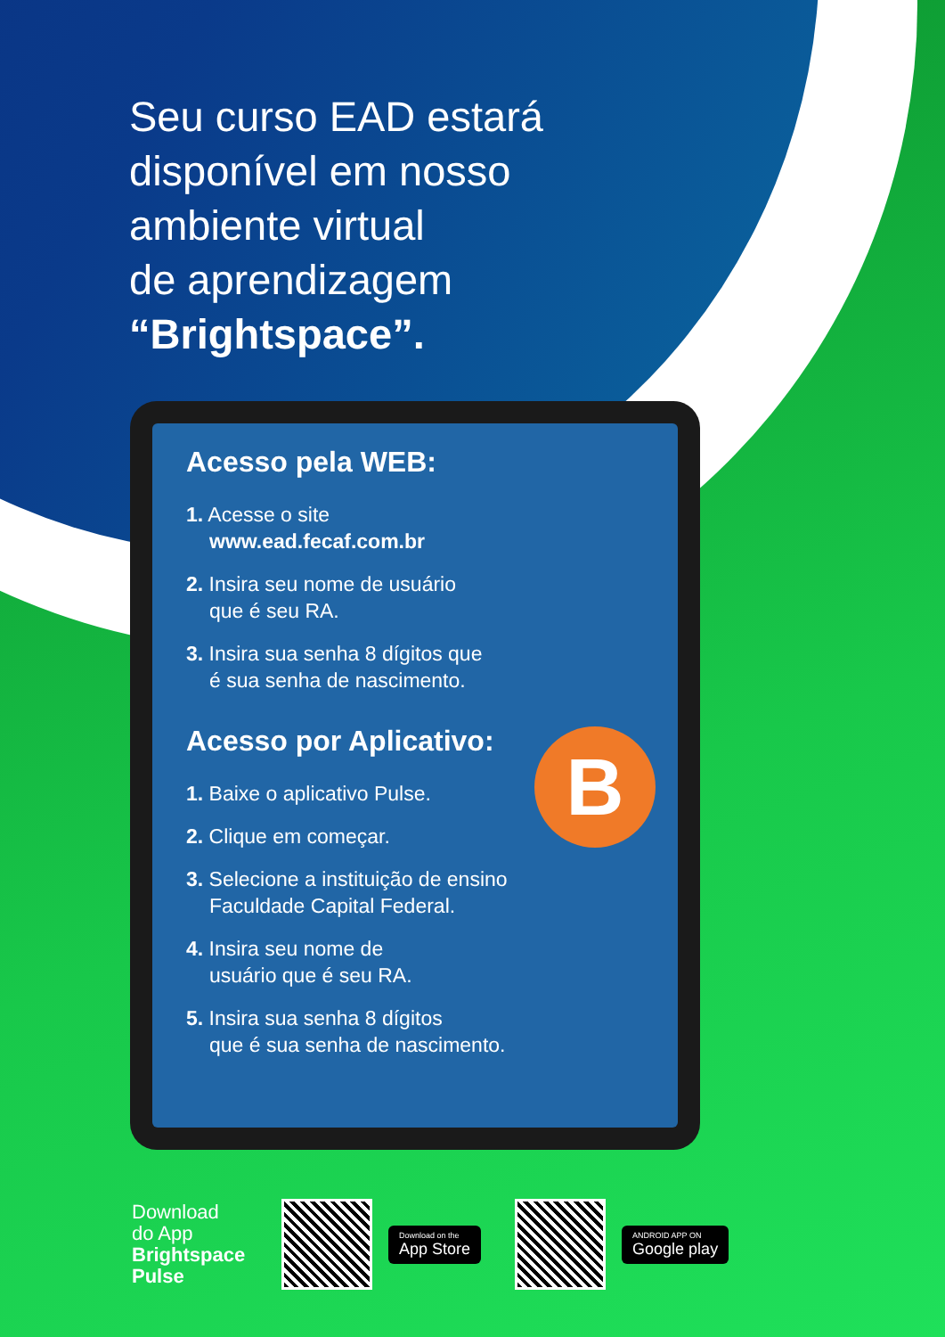Seu curso EAD estará
disponível em nosso
ambiente virtual
de aprendizagem
“Brightspace”.
Acesso pela WEB:
1. Acesse o site
www.ead.fecaf.com.br
2. Insira seu nome de usuário
que é seu RA.
3. Insira sua senha 8 dígitos que
é sua senha de nascimento.
Acesso por Aplicativo:
B
1. Baixe o aplicativo Pulse.
2. Clique em começar.
3. Selecione a instituição de ensino
Faculdade Capital Federal.
4. Insira seu nome de
usuário que é seu RA.
5. Insira sua senha 8 dígitos
que é sua senha de nascimento.
Download
do App
Brightspace
Pulse
Download on the
App Store
ANDROID APP ON
Google play